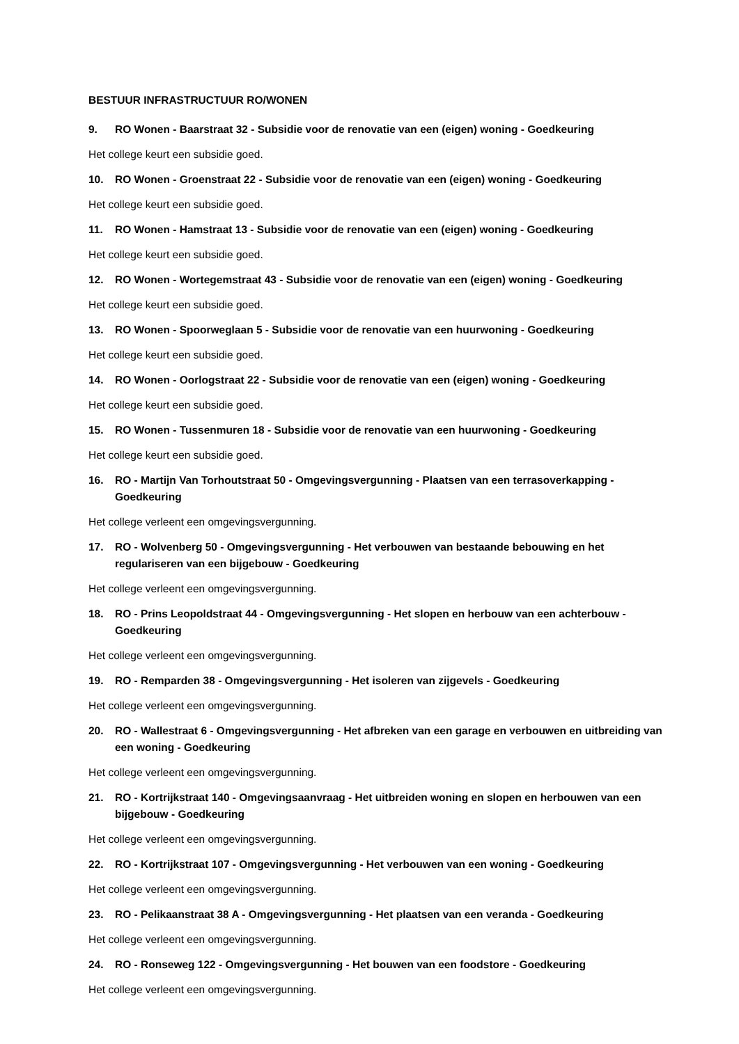BESTUUR INFRASTRUCTUUR RO/WONEN
9. RO Wonen - Baarstraat 32 - Subsidie voor de renovatie van een (eigen) woning - Goedkeuring
Het college keurt een subsidie goed.
10. RO Wonen - Groenstraat 22 - Subsidie voor de renovatie van een (eigen) woning - Goedkeuring
Het college keurt een subsidie goed.
11. RO Wonen - Hamstraat 13 - Subsidie voor de renovatie van een (eigen) woning - Goedkeuring
Het college keurt een subsidie goed.
12. RO Wonen - Wortegemstraat 43 - Subsidie voor de renovatie van een (eigen) woning - Goedkeuring
Het college keurt een subsidie goed.
13. RO Wonen - Spoorweglaan 5 - Subsidie voor de renovatie van een huurwoning - Goedkeuring
Het college keurt een subsidie goed.
14. RO Wonen - Oorlogstraat 22 - Subsidie voor de renovatie van een (eigen) woning - Goedkeuring
Het college keurt een subsidie goed.
15. RO Wonen - Tussenmuren 18 - Subsidie voor de renovatie van een huurwoning - Goedkeuring
Het college keurt een subsidie goed.
16. RO - Martijn Van Torhoutstraat 50 - Omgevingsvergunning - Plaatsen van een terrasoverkapping - Goedkeuring
Het college verleent een omgevingsvergunning.
17. RO - Wolvenberg 50 - Omgevingsvergunning - Het verbouwen van bestaande bebouwing en het regulariseren van een bijgebouw - Goedkeuring
Het college verleent een omgevingsvergunning.
18. RO - Prins Leopoldstraat 44 - Omgevingsvergunning - Het slopen en herbouw van een achterbouw - Goedkeuring
Het college verleent een omgevingsvergunning.
19. RO - Remparden 38 - Omgevingsvergunning - Het isoleren van zijgevels - Goedkeuring
Het college verleent een omgevingsvergunning.
20. RO - Wallestraat 6 - Omgevingsvergunning - Het afbreken van een garage en verbouwen en uitbreiding van een woning - Goedkeuring
Het college verleent een omgevingsvergunning.
21. RO - Kortrijkstraat 140 - Omgevingsaanvraag - Het uitbreiden woning en slopen en herbouwen van een bijgebouw - Goedkeuring
Het college verleent een omgevingsvergunning.
22. RO - Kortrijkstraat 107 - Omgevingsvergunning - Het verbouwen van een woning - Goedkeuring
Het college verleent een omgevingsvergunning.
23. RO - Pelikaanstraat 38 A - Omgevingsvergunning - Het plaatsen van een veranda - Goedkeuring
Het college verleent een omgevingsvergunning.
24. RO - Ronseweg 122 - Omgevingsvergunning - Het bouwen van een foodstore - Goedkeuring
Het college verleent een omgevingsvergunning.